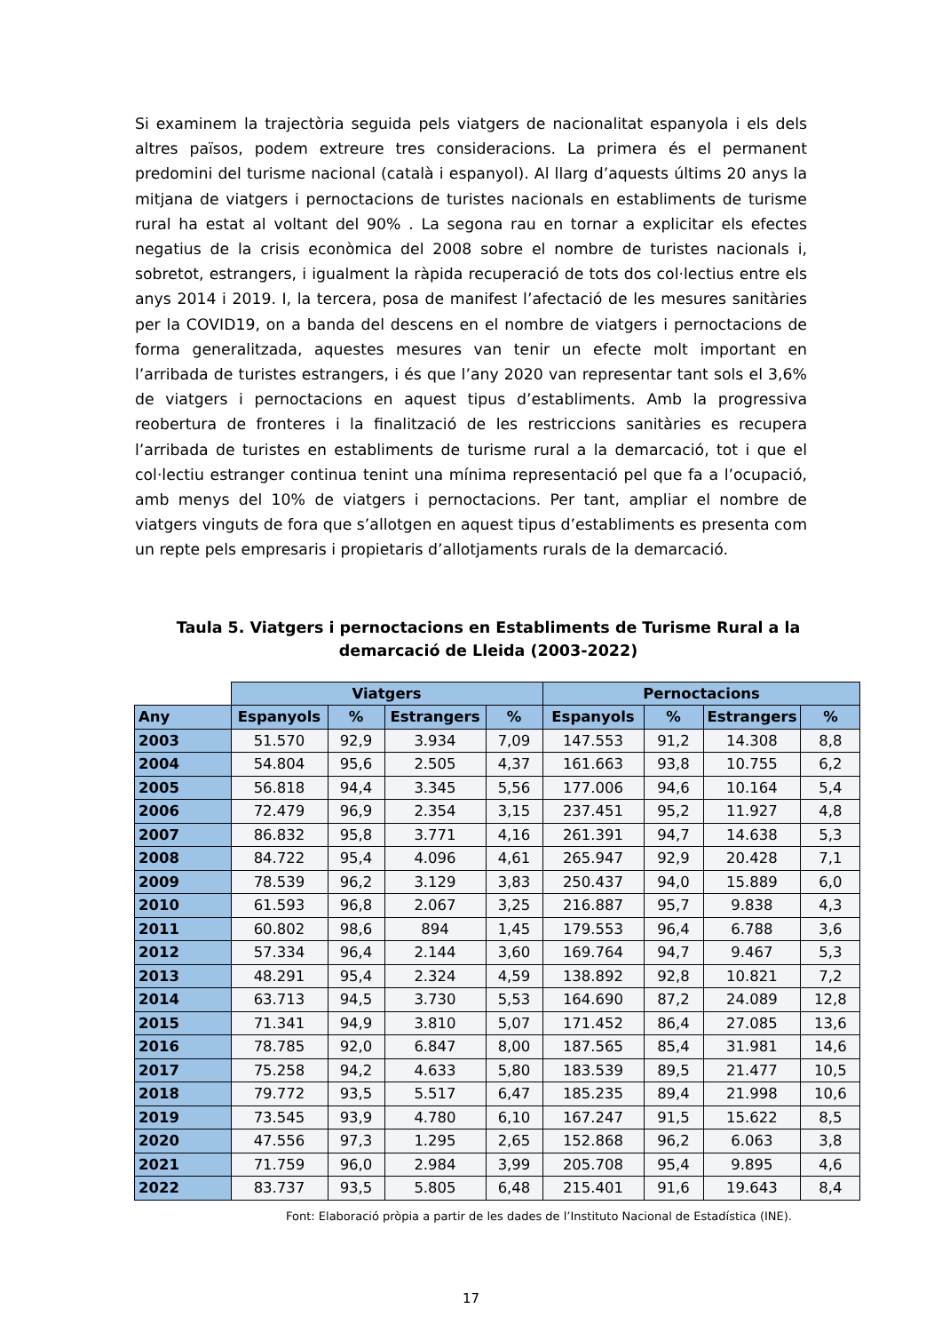Si examinem la trajectòria seguida pels viatgers de nacionalitat espanyola i els dels altres països, podem extreure tres consideracions. La primera és el permanent predomini del turisme nacional (català i espanyol). Al llarg d’aquests últims 20 anys la mitjana de viatgers i pernoctacions de turistes nacionals en establiments de turisme rural ha estat al voltant del 90% . La segona rau en tornar a explicitar els efectes negatius de la crisis econòmica del 2008 sobre el nombre de turistes nacionals i, sobretot, estrangers, i igualment la ràpida recuperació de tots dos col·lectius entre els anys 2014 i 2019. I, la tercera, posa de manifest l’afectació de les mesures sanitàries per la COVID19, on a banda del descens en el nombre de viatgers i pernoctacions de forma generalitzada, aquestes mesures van tenir un efecte molt important en l’arribada de turistes estrangers, i és que l’any 2020 van representar tant sols el 3,6% de viatgers i pernoctacions en aquest tipus d’establiments. Amb la progressiva reobertura de fronteres i la finalització de les restriccions sanitàries es recupera l’arribada de turistes en establiments de turisme rural a la demarcació, tot i que el col·lectiu estranger continua tenint una mínima representació pel que fa a l’ocupació, amb menys del 10% de viatgers i pernoctacions. Per tant, ampliar el nombre de viatgers vinguts de fora que s’allotgen en aquest tipus d’establiments es presenta com un repte pels empresaris i propietaris d’allotjaments rurals de la demarcació.
Taula 5. Viatgers i pernoctacions en Establiments de Turisme Rural a la demarcació de Lleida (2003-2022)
| | Viatgers | | | | Pernoctacions | | | |
| --- | --- | --- | --- | --- | --- | --- | --- | --- |
| Any | Espanyols | % | Estrangers | % | Espanyols | % | Estrangers | % |
| 2003 | 51.570 | 92,9 | 3.934 | 7,09 | 147.553 | 91,2 | 14.308 | 8,8 |
| 2004 | 54.804 | 95,6 | 2.505 | 4,37 | 161.663 | 93,8 | 10.755 | 6,2 |
| 2005 | 56.818 | 94,4 | 3.345 | 5,56 | 177.006 | 94,6 | 10.164 | 5,4 |
| 2006 | 72.479 | 96,9 | 2.354 | 3,15 | 237.451 | 95,2 | 11.927 | 4,8 |
| 2007 | 86.832 | 95,8 | 3.771 | 4,16 | 261.391 | 94,7 | 14.638 | 5,3 |
| 2008 | 84.722 | 95,4 | 4.096 | 4,61 | 265.947 | 92,9 | 20.428 | 7,1 |
| 2009 | 78.539 | 96,2 | 3.129 | 3,83 | 250.437 | 94,0 | 15.889 | 6,0 |
| 2010 | 61.593 | 96,8 | 2.067 | 3,25 | 216.887 | 95,7 | 9.838 | 4,3 |
| 2011 | 60.802 | 98,6 | 894 | 1,45 | 179.553 | 96,4 | 6.788 | 3,6 |
| 2012 | 57.334 | 96,4 | 2.144 | 3,60 | 169.764 | 94,7 | 9.467 | 5,3 |
| 2013 | 48.291 | 95,4 | 2.324 | 4,59 | 138.892 | 92,8 | 10.821 | 7,2 |
| 2014 | 63.713 | 94,5 | 3.730 | 5,53 | 164.690 | 87,2 | 24.089 | 12,8 |
| 2015 | 71.341 | 94,9 | 3.810 | 5,07 | 171.452 | 86,4 | 27.085 | 13,6 |
| 2016 | 78.785 | 92,0 | 6.847 | 8,00 | 187.565 | 85,4 | 31.981 | 14,6 |
| 2017 | 75.258 | 94,2 | 4.633 | 5,80 | 183.539 | 89,5 | 21.477 | 10,5 |
| 2018 | 79.772 | 93,5 | 5.517 | 6,47 | 185.235 | 89,4 | 21.998 | 10,6 |
| 2019 | 73.545 | 93,9 | 4.780 | 6,10 | 167.247 | 91,5 | 15.622 | 8,5 |
| 2020 | 47.556 | 97,3 | 1.295 | 2,65 | 152.868 | 96,2 | 6.063 | 3,8 |
| 2021 | 71.759 | 96,0 | 2.984 | 3,99 | 205.708 | 95,4 | 9.895 | 4,6 |
| 2022 | 83.737 | 93,5 | 5.805 | 6,48 | 215.401 | 91,6 | 19.643 | 8,4 |
Font: Elaboració pròpia a partir de les dades de l’Instituto Nacional de Estadística (INE).
17